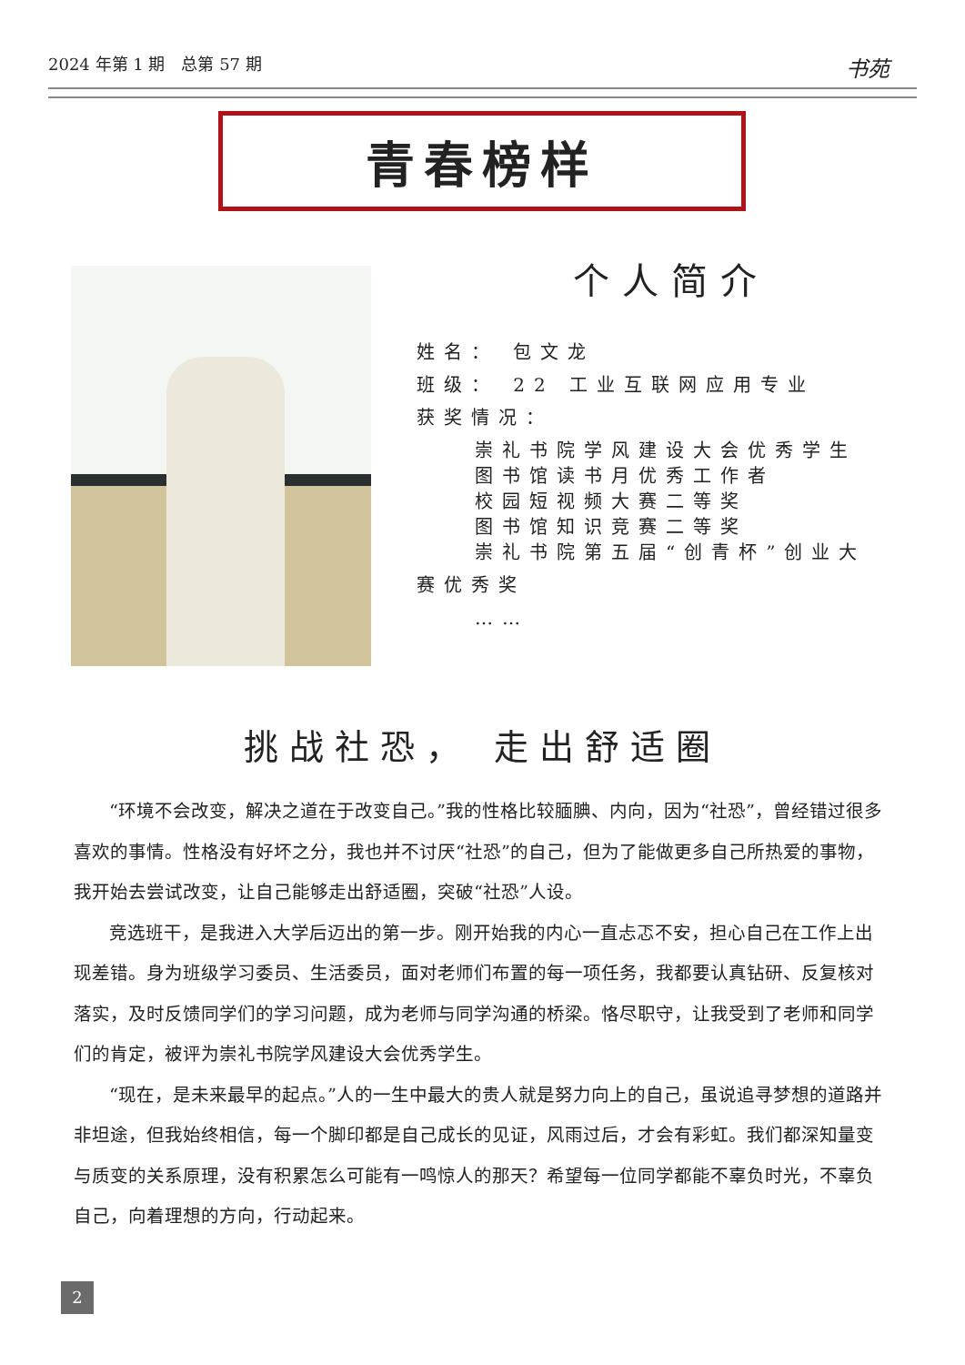2024 年第 1 期　总第 57 期 书苑
青春榜样
个人简介
姓名： 包文龙
班级： 22 工业互联网应用专业
获奖情况：
崇礼书院学风建设大会优秀学生
图书馆读书月优秀工作者
校园短视频大赛二等奖
图书馆知识竞赛二等奖
崇礼书院第五届“创青杯”创业大
赛优秀奖
……
挑战社恐， 走出舒适圈
“环境不会改变，解决之道在于改变自己。”我的性格比较腼腆、内向，因为“社恐”，曾经错过很多喜欢的事情。性格没有好坏之分，我也并不讨厌“社恐”的自己，但为了能做更多自己所热爱的事物，我开始去尝试改变，让自己能够走出舒适圈，突破“社恐”人设。
竞选班干，是我进入大学后迈出的第一步。刚开始我的内心一直忐忑不安，担心自己在工作上出现差错。身为班级学习委员、生活委员，面对老师们布置的每一项任务，我都要认真钻研、反复核对落实，及时反馈同学们的学习问题，成为老师与同学沟通的桥梁。恪尽职守，让我受到了老师和同学们的肯定，被评为崇礼书院学风建设大会优秀学生。
“现在，是未来最早的起点。”人的一生中最大的贵人就是努力向上的自己，虽说追寻梦想的道路并非坦途，但我始终相信，每一个脚印都是自己成长的见证，风雨过后，才会有彩虹。我们都深知量变与质变的关系原理，没有积累怎么可能有一鸣惊人的那天？希望每一位同学都能不辜负时光，不辜负自己，向着理想的方向，行动起来。
2